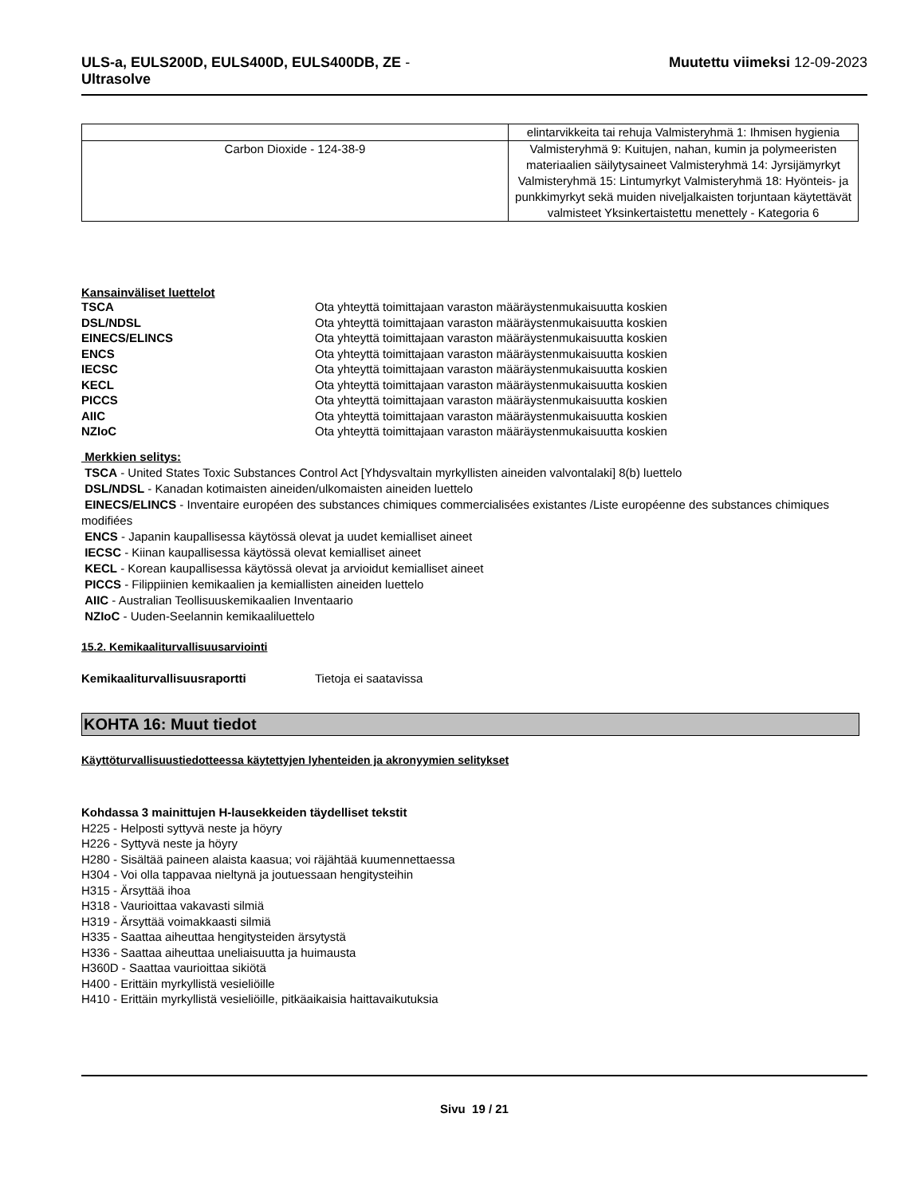ULS-a, EULS200D, EULS400D, EULS400DB, ZE -
Ultrasolve
Muutettu viimeksi 12-09-2023
| | elintarvikkeita tai rehuja Valmisteryhmä 1: Ihmisen hygienia |
| Carbon Dioxide - 124-38-9 | Valmisteryhmä 9: Kuitujen, nahan, kumin ja polymeeristen materiaalien säilytysaineet Valmisteryhmä 14: Jyrsijämyrkyt Valmisteryhmä 15: Lintumyrkyt Valmisteryhmä 18: Hyönteis- ja punkkimyrkyt sekä muiden niveljalkaisten torjuntaan käytettävät valmisteet Yksinkertaistettu menettely - Kategoria 6 |
Kansainväliset luettelot
TSCA Ota yhteyttä toimittajaan varaston määräystenmukaisuutta koskien
DSL/NDSL Ota yhteyttä toimittajaan varaston määräystenmukaisuutta koskien
EINECS/ELINCS Ota yhteyttä toimittajaan varaston määräystenmukaisuutta koskien
ENCS Ota yhteyttä toimittajaan varaston määräystenmukaisuutta koskien
IECSC Ota yhteyttä toimittajaan varaston määräystenmukaisuutta koskien
KECL Ota yhteyttä toimittajaan varaston määräystenmukaisuutta koskien
PICCS Ota yhteyttä toimittajaan varaston määräystenmukaisuutta koskien
AIIC Ota yhteyttä toimittajaan varaston määräystenmukaisuutta koskien
NZIoC Ota yhteyttä toimittajaan varaston määräystenmukaisuutta koskien
Merkkien selitys:
TSCA - United States Toxic Substances Control Act [Yhdysvaltain myrkyllisten aineiden valvontalaki] 8(b) luettelo
DSL/NDSL - Kanadan kotimaisten aineiden/ulkomaisten aineiden luettelo
EINECS/ELINCS - Inventaire européen des substances chimiques commercialisées existantes /Liste européenne des substances chimiques modifiées
ENCS - Japanin kaupallisessa käytössä olevat ja uudet kemialliset aineet
IECSC - Kiinan kaupallisessa käytössä olevat kemialliset aineet
KECL - Korean kaupallisessa käytössä olevat ja arvioidut kemialliset aineet
PICCS - Filippiinien kemikaalien ja kemiallisten aineiden luettelo
AIIC - Australian Teollisuuskemikaalien Inventaario
NZIoC - Uuden-Seelannin kemikaaliluettelo
15.2. Kemikaaliturvallisuusarviointi
Kemikaaliturvallisuusraportti Tietoja ei saatavissa
KOHTA 16: Muut tiedot
Käyttöturvallisuustiedotteessa käytettyjen lyhenteiden ja akronyymien selitykset
Kohdassa 3 mainittujen H-lausekkeiden täydelliset tekstit
H225 - Helposti syttyvä neste ja höyry
H226 - Syttyvä neste ja höyry
H280 - Sisältää paineen alaista kaasua; voi räjähtää kuumennettaessa
H304 - Voi olla tappavaa nieltynä ja joutuessaan hengitysteihin
H315 - Ärsyttää ihoa
H318 - Vaurioittaa vakavasti silmiä
H319 - Ärsyttää voimakkaasti silmiä
H335 - Saattaa aiheuttaa hengitysteiden ärsytystä
H336 - Saattaa aiheuttaa uneliaisuutta ja huimausta
H360D - Saattaa vaurioittaa sikiötä
H400 - Erittäin myrkyllistä vesieliöille
H410 - Erittäin myrkyllistä vesieliöille, pitkäaikaisia haittavaikutuksia
Sivu 19 / 21